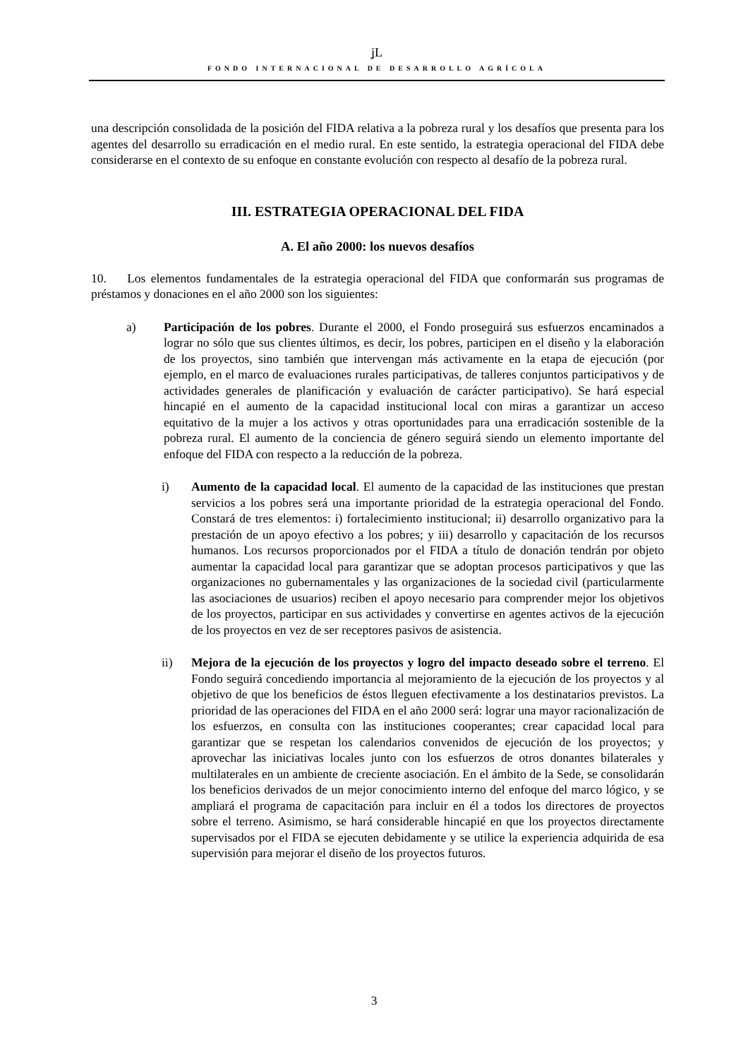ʝL
FONDO INTERNACIONAL DE DESARROLLO AGRÍCOLA
una descripción consolidada de la posición del FIDA relativa a la pobreza rural y los desafíos que presenta para los agentes del desarrollo su erradicación en el medio rural. En este sentido, la estrategia operacional del FIDA debe considerarse en el contexto de su enfoque en constante evolución con respecto al desafío de la pobreza rural.
III. ESTRATEGIA OPERACIONAL DEL FIDA
A. El año 2000: los nuevos desafíos
10. Los elementos fundamentales de la estrategia operacional del FIDA que conformarán sus programas de préstamos y donaciones en el año 2000 son los siguientes:
a) Participación de los pobres. Durante el 2000, el Fondo proseguirá sus esfuerzos encaminados a lograr no sólo que sus clientes últimos, es decir, los pobres, participen en el diseño y la elaboración de los proyectos, sino también que intervengan más activamente en la etapa de ejecución (por ejemplo, en el marco de evaluaciones rurales participativas, de talleres conjuntos participativos y de actividades generales de planificación y evaluación de carácter participativo). Se hará especial hincapié en el aumento de la capacidad institucional local con miras a garantizar un acceso equitativo de la mujer a los activos y otras oportunidades para una erradicación sostenible de la pobreza rural. El aumento de la conciencia de género seguirá siendo un elemento importante del enfoque del FIDA con respecto a la reducción de la pobreza.
i) Aumento de la capacidad local. El aumento de la capacidad de las instituciones que prestan servicios a los pobres será una importante prioridad de la estrategia operacional del Fondo. Constará de tres elementos: i) fortalecimiento institucional; ii) desarrollo organizativo para la prestación de un apoyo efectivo a los pobres; y iii) desarrollo y capacitación de los recursos humanos. Los recursos proporcionados por el FIDA a título de donación tendrán por objeto aumentar la capacidad local para garantizar que se adoptan procesos participativos y que las organizaciones no gubernamentales y las organizaciones de la sociedad civil (particularmente las asociaciones de usuarios) reciben el apoyo necesario para comprender mejor los objetivos de los proyectos, participar en sus actividades y convertirse en agentes activos de la ejecución de los proyectos en vez de ser receptores pasivos de asistencia.
ii) Mejora de la ejecución de los proyectos y logro del impacto deseado sobre el terreno. El Fondo seguirá concediendo importancia al mejoramiento de la ejecución de los proyectos y al objetivo de que los beneficios de éstos lleguen efectivamente a los destinatarios previstos. La prioridad de las operaciones del FIDA en el año 2000 será: lograr una mayor racionalización de los esfuerzos, en consulta con las instituciones cooperantes; crear capacidad local para garantizar que se respetan los calendarios convenidos de ejecución de los proyectos; y aprovechar las iniciativas locales junto con los esfuerzos de otros donantes bilaterales y multilaterales en un ambiente de creciente asociación. En el ámbito de la Sede, se consolidarán los beneficios derivados de un mejor conocimiento interno del enfoque del marco lógico, y se ampliará el programa de capacitación para incluir en él a todos los directores de proyectos sobre el terreno. Asimismo, se hará considerable hincapié en que los proyectos directamente supervisados por el FIDA se ejecuten debidamente y se utilice la experiencia adquirida de esa supervisión para mejorar el diseño de los proyectos futuros.
3